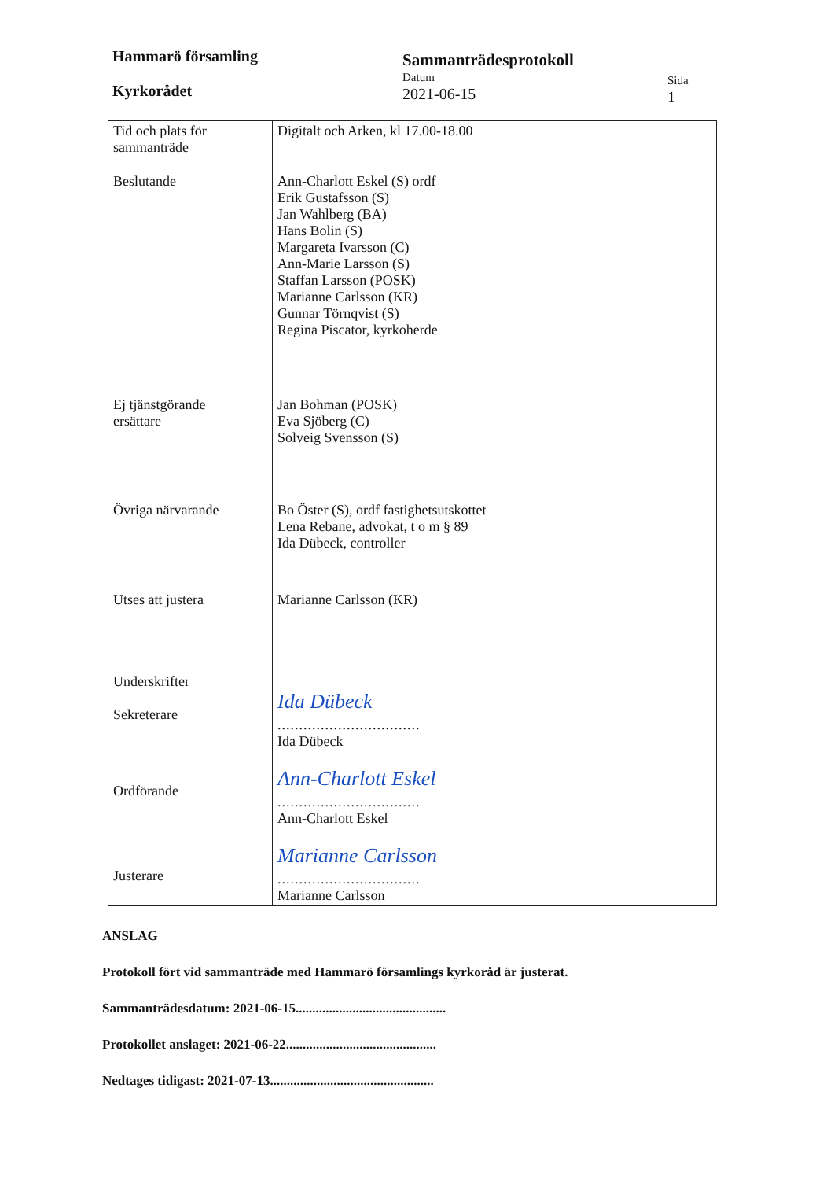Hammarö församling
Kyrkorådet
Sammanträdesprotokoll
Datum
2021-06-15
Sida
1
| Tid och plats för sammanträde | Digitalt och Arken, kl 17.00-18.00 |
| Beslutande | Ann-Charlott Eskel (S) ordf Erik Gustafsson (S) Jan Wahlberg (BA) Hans Bolin (S) Margareta Ivarsson (C) Ann-Marie Larsson (S) Staffan Larsson (POSK) Marianne Carlsson (KR) Gunnar Törnqvist (S) Regina Piscator, kyrkoherde |
| Ej tjänstgörande ersättare | Jan Bohman (POSK) Eva Sjöberg (C) Solveig Svensson (S) |
| Övriga närvarande | Bo Öster (S), ordf fastighetsutskottet Lena Rebane, advokat, t o m § 89 Ida Dübeck, controller |
| Utses att justera | Marianne Carlsson (KR) |
| Underskrifter Sekreterare | Ida Dübeck ................................. Ida Dübeck |
| Ordförande | Ann-Charlott Eskel ................................. Ann-Charlott Eskel |
| Justerare | Marianne Carlsson ................................. Marianne Carlsson |
ANSLAG
Protokoll fört vid sammanträde med Hammarö församlings kyrkoråd är justerat.
Sammanträdesdatum: 2021-06-15.............................................
Protokollet anslaget: 2021-06-22.............................................
Nedtages tidigast: 2021-07-13.................................................